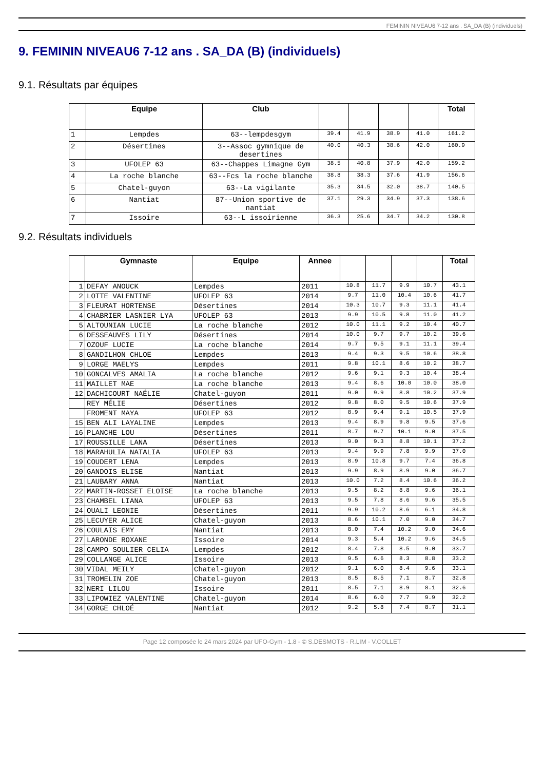FEMININ NIVEAU6 7-12 ans . SA_DA (B) (individuels)
9. FEMININ NIVEAU6 7-12 ans . SA_DA (B) (individuels)
9.1. Résultats par équipes
| | Equipe | Club | | | | | Total |
| --- | --- | --- | --- | --- | --- | --- | --- |
| 1 | Lempdes | 63--lempdesgym | 39.4 | 41.9 | 38.9 | 41.0 | 161.2 |
| 2 | Désertines | 3--Assoc gymnique de desertines | 40.0 | 40.3 | 38.6 | 42.0 | 160.9 |
| 3 | UFOLEP 63 | 63--Chappes Limagne Gym | 38.5 | 40.8 | 37.9 | 42.0 | 159.2 |
| 4 | La roche blanche | 63--Fcs la roche blanche | 38.8 | 38.3 | 37.6 | 41.9 | 156.6 |
| 5 | Chatel-guyon | 63--La vigilante | 35.3 | 34.5 | 32.0 | 38.7 | 140.5 |
| 6 | Nantiat | 87--Union sportive de nantiat | 37.1 | 29.3 | 34.9 | 37.3 | 138.6 |
| 7 | Issoire | 63--L issoirienne | 36.3 | 25.6 | 34.7 | 34.2 | 130.8 |
9.2. Résultats individuels
| | Gymnaste | Equipe | Annee | | | | | Total |
| --- | --- | --- | --- | --- | --- | --- | --- | --- |
| 1 | DEFAY ANOUCK | Lempdes | 2011 | 10.8 | 11.7 | 9.9 | 10.7 | 43.1 |
| 2 | LOTTE VALENTINE | UFOLEP 63 | 2014 | 9.7 | 11.0 | 10.4 | 10.6 | 41.7 |
| 3 | FLEURAT HORTENSE | Désertines | 2014 | 10.3 | 10.7 | 9.3 | 11.1 | 41.4 |
| 4 | CHABRIER LASNIER LYA | UFOLEP 63 | 2013 | 9.9 | 10.5 | 9.8 | 11.0 | 41.2 |
| 5 | ALTOUNIAN LUCIE | La roche blanche | 2012 | 10.0 | 11.1 | 9.2 | 10.4 | 40.7 |
| 6 | DESSEAUVES LILY | Désertines | 2014 | 10.0 | 9.7 | 9.7 | 10.2 | 39.6 |
| 7 | OZOUF LUCIE | La roche blanche | 2014 | 9.7 | 9.5 | 9.1 | 11.1 | 39.4 |
| 8 | GANDILHON CHLOE | Lempdes | 2013 | 9.4 | 9.3 | 9.5 | 10.6 | 38.8 |
| 9 | LORGE MAELYS | Lempdes | 2011 | 9.8 | 10.1 | 8.6 | 10.2 | 38.7 |
| 10 | GONCALVES AMALIA | La roche blanche | 2012 | 9.6 | 9.1 | 9.3 | 10.4 | 38.4 |
| 11 | MAILLET MAE | La roche blanche | 2013 | 9.4 | 8.6 | 10.0 | 10.0 | 38.0 |
| 12 | DACHICOURT NAÉLIE | Chatel-guyon | 2011 | 9.0 | 9.9 | 8.8 | 10.2 | 37.9 |
| | REY MÉLIE | Désertines | 2012 | 9.8 | 8.0 | 9.5 | 10.6 | 37.9 |
| | FROMENT MAYA | UFOLEP 63 | 2012 | 8.9 | 9.4 | 9.1 | 10.5 | 37.9 |
| 15 | BEN ALI LAYALINE | Lempdes | 2013 | 9.4 | 8.9 | 9.8 | 9.5 | 37.6 |
| 16 | PLANCHE LOU | Désertines | 2011 | 8.7 | 9.7 | 10.1 | 9.0 | 37.5 |
| 17 | ROUSSILLE LANA | Désertines | 2013 | 9.0 | 9.3 | 8.8 | 10.1 | 37.2 |
| 18 | MARAHULIA NATALIA | UFOLEP 63 | 2013 | 9.4 | 9.9 | 7.8 | 9.9 | 37.0 |
| 19 | COUDERT LENA | Lempdes | 2013 | 8.9 | 10.8 | 9.7 | 7.4 | 36.8 |
| 20 | GANDOIS ELISE | Nantiat | 2013 | 9.9 | 8.9 | 8.9 | 9.0 | 36.7 |
| 21 | LAUBARY ANNA | Nantiat | 2013 | 10.0 | 7.2 | 8.4 | 10.6 | 36.2 |
| 22 | MARTIN-ROSSET ELOISE | La roche blanche | 2013 | 9.5 | 8.2 | 8.8 | 9.6 | 36.1 |
| 23 | CHAMBEL LIANA | UFOLEP 63 | 2013 | 9.5 | 7.8 | 8.6 | 9.6 | 35.5 |
| 24 | OUALI LEONIE | Désertines | 2011 | 9.9 | 10.2 | 8.6 | 6.1 | 34.8 |
| 25 | LECUYER ALICE | Chatel-guyon | 2013 | 8.6 | 10.1 | 7.0 | 9.0 | 34.7 |
| 26 | COULAIS EMY | Nantiat | 2013 | 8.0 | 7.4 | 10.2 | 9.0 | 34.6 |
| 27 | LARONDE ROXANE | Issoire | 2014 | 9.3 | 5.4 | 10.2 | 9.6 | 34.5 |
| 28 | CAMPO SOULIER CELIA | Lempdes | 2012 | 8.4 | 7.8 | 8.5 | 9.0 | 33.7 |
| 29 | COLLANGE ALICE | Issoire | 2013 | 9.5 | 6.6 | 8.3 | 8.8 | 33.2 |
| 30 | VIDAL MEILY | Chatel-guyon | 2012 | 9.1 | 6.0 | 8.4 | 9.6 | 33.1 |
| 31 | TROMELIN ZOE | Chatel-guyon | 2013 | 8.5 | 8.5 | 7.1 | 8.7 | 32.8 |
| 32 | NERI LILOU | Issoire | 2011 | 8.5 | 7.1 | 8.9 | 8.1 | 32.6 |
| 33 | LIPOWIEZ VALENTINE | Chatel-guyon | 2014 | 8.6 | 6.0 | 7.7 | 9.9 | 32.2 |
| 34 | GORGE CHLOÉ | Nantiat | 2012 | 9.2 | 5.8 | 7.4 | 8.7 | 31.1 |
Page 12 composée le 24 mars 2024 par UFO-Gym - 1.8 - © S.DESMOTS - R.LIM - V.COLLET